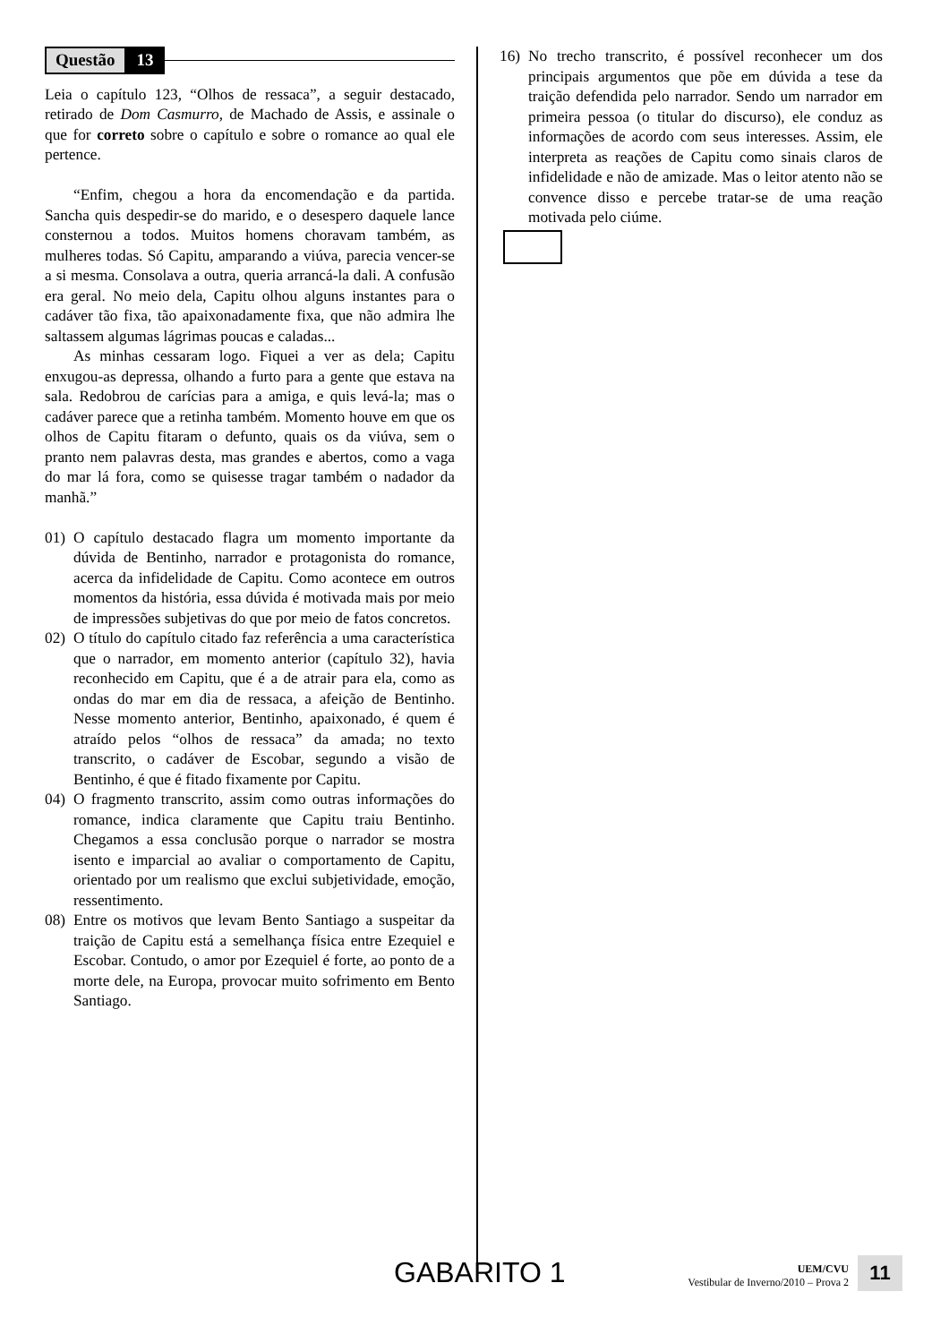Questão 13
Leia o capítulo 123, “Olhos de ressaca”, a seguir destacado, retirado de Dom Casmurro, de Machado de Assis, e assinale o que for correto sobre o capítulo e sobre o romance ao qual ele pertence.
“Enfim, chegou a hora da encomendação e da partida. Sancha quis despedir-se do marido, e o desespero daquele lance consternou a todos. Muitos homens choravam também, as mulheres todas. Só Capitu, amparando a viúva, parecia vencer-se a si mesma. Consolava a outra, queria arrancá-la dali. A confusão era geral. No meio dela, Capitu olhou alguns instantes para o cadáver tão fixa, tão apaixonadamente fixa, que não admira lhe saltassem algumas lágrimas poucas e caladas...
As minhas cessaram logo. Fiquei a ver as dela; Capitu enxugou-as depressa, olhando a furto para a gente que estava na sala. Redobrou de carícias para a amiga, e quis levá-la; mas o cadáver parece que a retinha também. Momento houve em que os olhos de Capitu fitaram o defunto, quais os da viúva, sem o pranto nem palavras desta, mas grandes e abertos, como a vaga do mar lá fora, como se quisesse tragar também o nadador da manhã.”
01) O capítulo destacado flagra um momento importante da dúvida de Bentinho, narrador e protagonista do romance, acerca da infidelidade de Capitu. Como acontece em outros momentos da história, essa dúvida é motivada mais por meio de impressões subjetivas do que por meio de fatos concretos.
02) O título do capítulo citado faz referência a uma característica que o narrador, em momento anterior (capítulo 32), havia reconhecido em Capitu, que é a de atrair para ela, como as ondas do mar em dia de ressaca, a afeição de Bentinho. Nesse momento anterior, Bentinho, apaixonado, é quem é atraído pelos “olhos de ressaca” da amada; no texto transcrito, o cadáver de Escobar, segundo a visão de Bentinho, é que é fitado fixamente por Capitu.
04) O fragmento transcrito, assim como outras informações do romance, indica claramente que Capitu traiu Bentinho. Chegamos a essa conclusão porque o narrador se mostra isento e imparcial ao avaliar o comportamento de Capitu, orientado por um realismo que exclui subjetividade, emoção, ressentimento.
08) Entre os motivos que levam Bento Santiago a suspeitar da traição de Capitu está a semelhança física entre Ezequiel e Escobar. Contudo, o amor por Ezequiel é forte, ao ponto de a morte dele, na Europa, provocar muito sofrimento em Bento Santiago.
16) No trecho transcrito, é possível reconhecer um dos principais argumentos que põe em dúvida a tese da traição defendida pelo narrador. Sendo um narrador em primeira pessoa (o titular do discurso), ele conduz as informações de acordo com seus interesses. Assim, ele interpreta as reações de Capitu como sinais claros de infidelidade e não de amizade. Mas o leitor atento não se convence disso e percebe tratar-se de uma reação motivada pelo ciúme.
GABARITO 1
UEM/CVU
Vestibular de Inverno/2010 – Prova 2
11